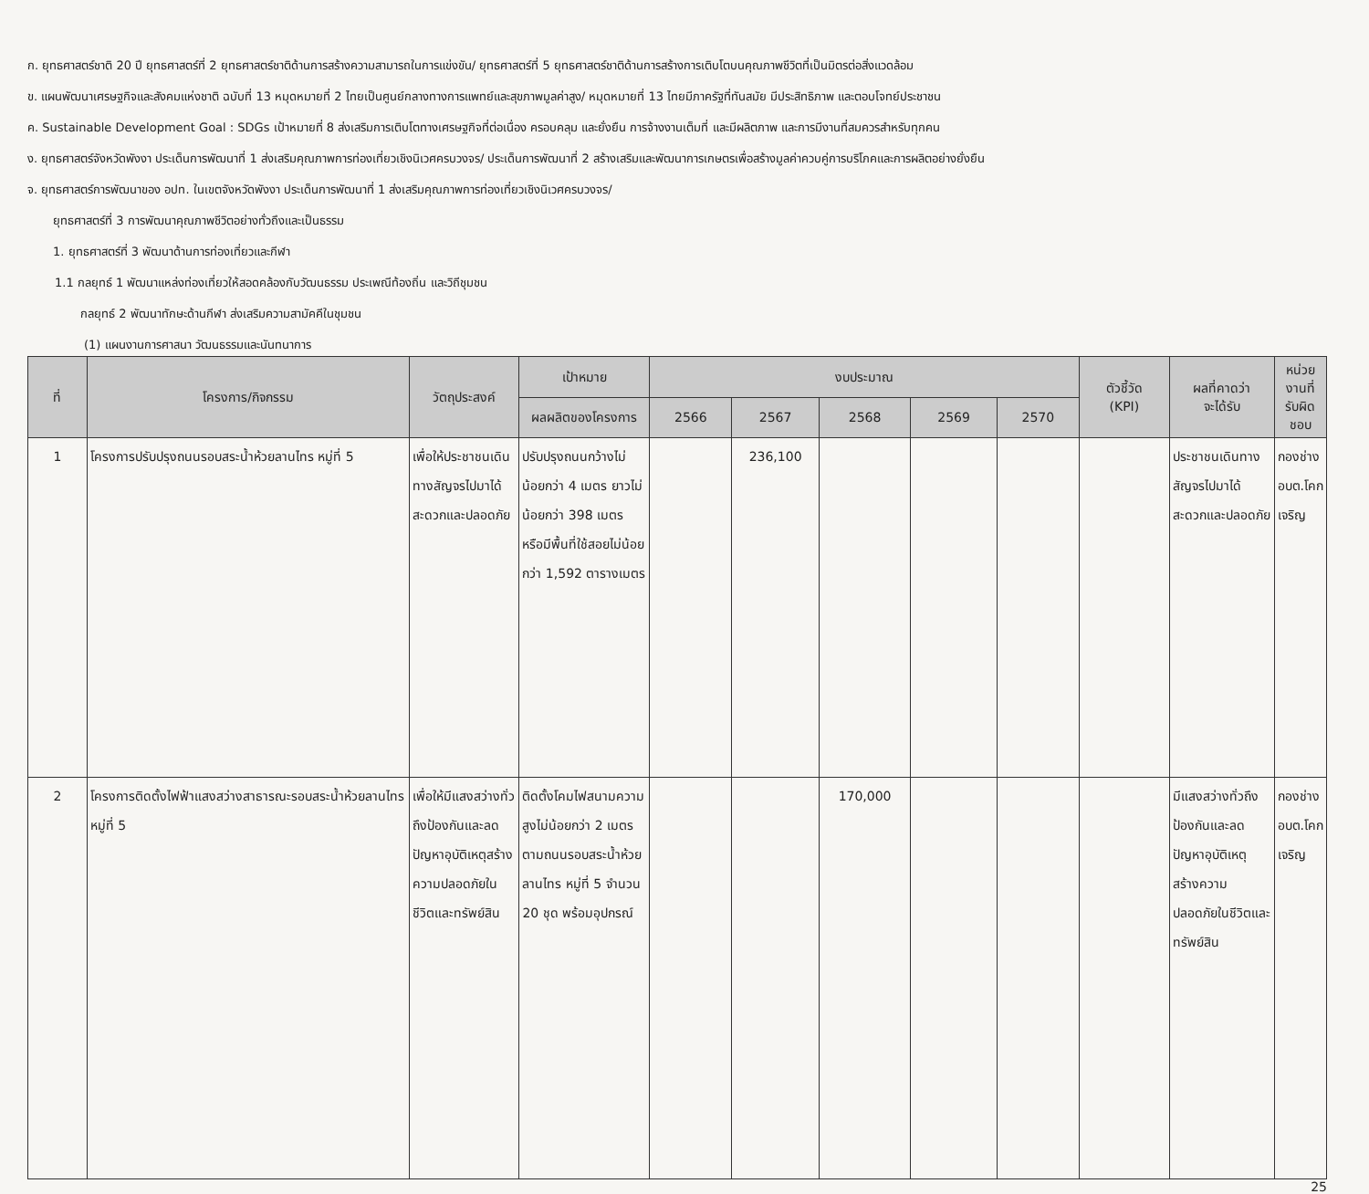ก. ยุทธศาสตร์ชาติ 20 ปี ยุทธศาสตร์ที่ 2 ยุทธศาสตร์ชาติด้านการสร้างความสามารถในการแข่งขัน/ ยุทธศาสตร์ที่ 5 ยุทธศาสตร์ชาติด้านการสร้างการเติบโตบนคุณภาพชีวิตที่เป็นมิตรต่อสิ่งแวดล้อม
ข. แผนพัฒนาเศรษฐกิจและสังคมแห่งชาติ ฉบับที่ 13 หมุดหมายที่ 2 ไทยเป็นศูนย์กลางทางการแพทย์และสุขภาพมูลค่าสูง/ หมุดหมายที่ 13 ไทยมีภาครัฐที่ทันสมัย มีประสิทธิภาพ และตอบโจทย์ประชาชน
ค. Sustainable Development Goal : SDGs เป้าหมายที่ 8 ส่งเสริมการเติบโตทางเศรษฐกิจที่ต่อเนื่อง ครอบคลุม และยั่งยืน การจ้างงานเต็มที่ และมีผลิตภาพ และการมีงานที่สมควรสำหรับทุกคน
ง. ยุทธศาสตร์จังหวัดพังงา ประเด็นการพัฒนาที่ 1 ส่งเสริมคุณภาพการท่องเที่ยวเชิงนิเวศครบวงจร/ ประเด็นการพัฒนาที่ 2 สร้างเสริมและพัฒนาการเกษตรเพื่อสร้างมูลค่าควบคู่การบริโภคและการผลิตอย่างยั่งยืน
จ. ยุทธศาสตร์การพัฒนาของ อปท. ในเขตจังหวัดพังงา ประเด็นการพัฒนาที่ 1 ส่งเสริมคุณภาพการท่องเที่ยวเชิงนิเวศครบวงจร/
ยุทธศาสตร์ที่ 3 การพัฒนาคุณภาพชีวิตอย่างทั่วถึงและเป็นธรรม
1. ยุทธศาสตร์ที่ 3 พัฒนาด้านการท่องเที่ยวและกีฬา
1.1 กลยุทธ์ 1 พัฒนาแหล่งท่องเที่ยวให้สอดคล้องกับวัฒนธรรม ประเพณีท้องถิ่น และวิถีชุมชน
กลยุทธ์ 2 พัฒนาทักษะด้านกีฬา ส่งเสริมความสามัคคีในชุมชน
(1) แผนงานการศาสนา วัฒนธรรมและนันทนาการ
| ที่ | โครงการ/กิจกรรม | วัตถุประสงค์ | เป้าหมาย | งบประมาณ | | | | | ตัวชี้วัด (KPI) | ผลที่คาดว่า จะได้รับ | หน่วยงานที่ รับผิดชอบ |
| --- | --- | --- | --- | --- | --- | --- | --- | --- | --- | --- | --- |
| | | | ผลผลิตของโครงการ | 2566 | 2567 | 2568 | 2569 | 2570 | | | |
| 1 | โครงการปรับปรุงถนนรอบสระน้ำห้วยลานไทร หมู่ที่ 5 | เพื่อให้ประชาชนเดินทางสัญจรไปมาได้สะดวกและปลอดภัย | ปรับปรุงถนนกว้างไม่น้อยกว่า 4 เมตร ยาวไม่น้อยกว่า 398 เมตร หรือมีพื้นที่ใช้สอยไม่น้อยกว่า 1,592 ตารางเมตร | | 236,100 | | | | | ประชาชนเดินทางสัญจรไปมาได้สะดวกและปลอดภัย | กองช่าง อบต.โคกเจริญ |
| 2 | โครงการติดตั้งไฟฟ้าแสงสว่างสาธารณะรอบสระน้ำห้วยลานไทร หมู่ที่ 5 | เพื่อให้มีแสงสว่างทั่วถึงป้องกันและลดปัญหาอุบัติเหตุสร้างความปลอดภัยในชีวิตและทรัพย์สิน | ติดตั้งโคมไฟสนามความสูงไม่น้อยกว่า 2 เมตร ตามถนนรอบสระน้ำห้วยลานไทร หมู่ที่ 5 จำนวน 20 ชุด พร้อมอุปกรณ์ | | | 170,000 | | | | มีแสงสว่างทั่วถึงป้องกันและลดปัญหาอุบัติเหตุสร้างความปลอดภัยในชีวิตและทรัพย์สิน | กองช่าง อบต.โคกเจริญ |
25